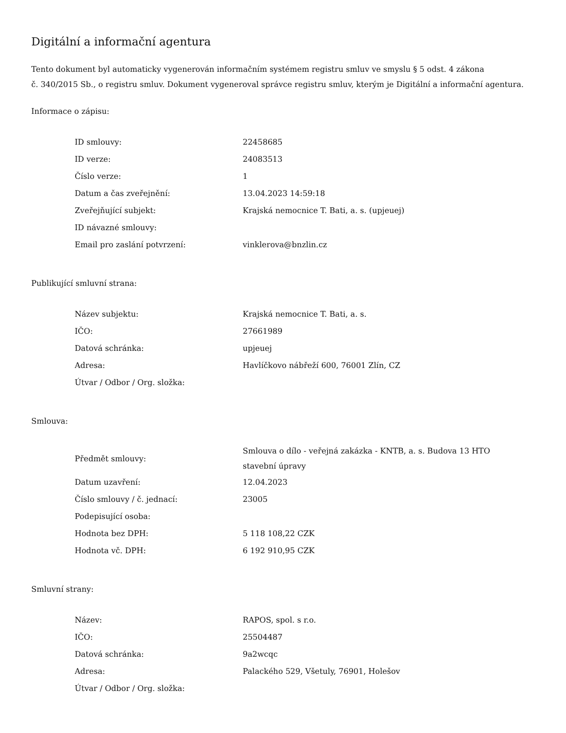Digitální a informační agentura
Tento dokument byl automaticky vygenerován informačním systémem registru smluv ve smyslu § 5 odst. 4 zákona
č. 340/2015 Sb., o registru smluv. Dokument vygeneroval správce registru smluv, kterým je Digitální a informační agentura.
Informace o zápisu:
| ID smlouvy: | 22458685 |
| ID verze: | 24083513 |
| Číslo verze: | 1 |
| Datum a čas zveřejnění: | 13.04.2023 14:59:18 |
| Zveřejňující subjekt: | Krajská nemocnice T. Bati, a. s. (upjeuej) |
| ID návazné smlouvy: | |
| Email pro zaslání potvrzení: | vinklerova@bnzlin.cz |
Publikující smluvní strana:
| Název subjektu: | Krajská nemocnice T. Bati, a. s. |
| IČO: | 27661989 |
| Datová schránka: | upjeuej |
| Adresa: | Havlíčkovo nábřeží 600, 76001 Zlín, CZ |
| Útvar / Odbor / Org. složka: | |
Smlouva:
| Předmět smlouvy: | Smlouva o dílo - veřejná zakázka - KNTB, a. s. Budova 13 HTO stavební úpravy |
| Datum uzavření: | 12.04.2023 |
| Číslo smlouvy / č. jednací: | 23005 |
| Podepisující osoba: | |
| Hodnota bez DPH: | 5 118 108,22 CZK |
| Hodnota vč. DPH: | 6 192 910,95 CZK |
Smluvní strany:
| Název: | RAPOS, spol. s r.o. |
| IČO: | 25504487 |
| Datová schránka: | 9a2wcqc |
| Adresa: | Palackého 529, Všetuly, 76901, Holešov |
| Útvar / Odbor / Org. složka: | |